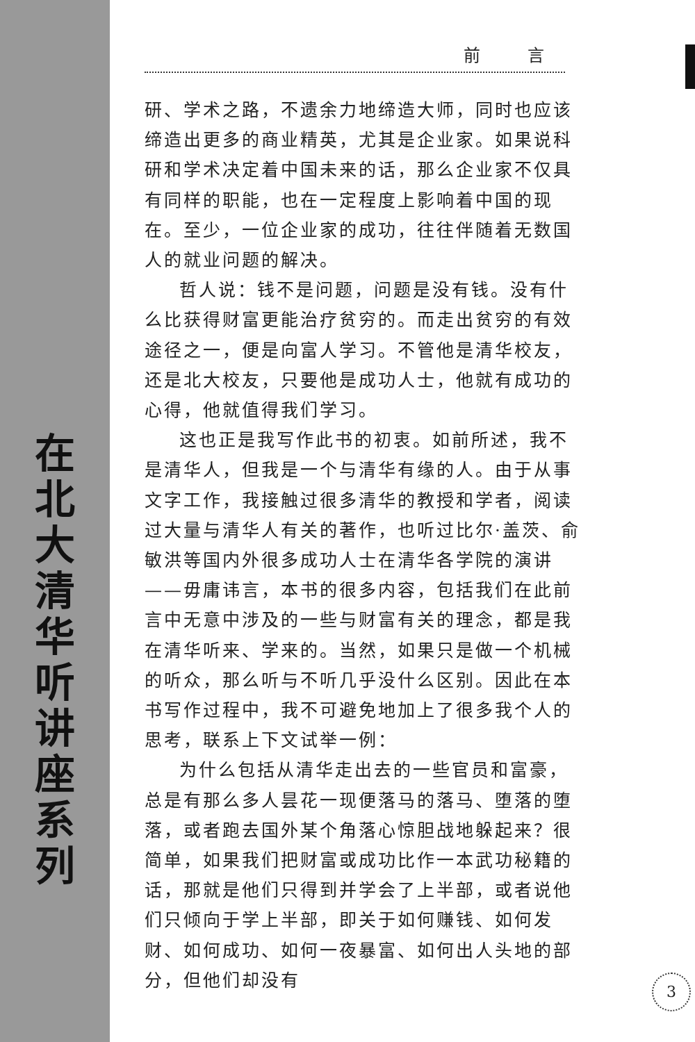在
北
大
清
华
听
讲
座
系
列
前 言
研、学术之路，不遗余力地缔造大师，同时也应该缔造出更多的商业精英，尤其是企业家。如果说科研和学术决定着中国未来的话，那么企业家不仅具有同样的职能，也在一定程度上影响着中国的现在。至少，一位企业家的成功，往往伴随着无数国人的就业问题的解决。
哲人说：钱不是问题，问题是没有钱。没有什么比获得财富更能治疗贫穷的。而走出贫穷的有效途径之一，便是向富人学习。不管他是清华校友，还是北大校友，只要他是成功人士，他就有成功的心得，他就值得我们学习。
这也正是我写作此书的初衷。如前所述，我不是清华人，但我是一个与清华有缘的人。由于从事文字工作，我接触过很多清华的教授和学者，阅读过大量与清华人有关的著作，也听过比尔·盖茨、俞敏洪等国内外很多成功人士在清华各学院的演讲——毋庸讳言，本书的很多内容，包括我们在此前言中无意中涉及的一些与财富有关的理念，都是我在清华听来、学来的。当然，如果只是做一个机械的听众，那么听与不听几乎没什么区别。因此在本书写作过程中，我不可避免地加上了很多我个人的思考，联系上下文试举一例：
为什么包括从清华走出去的一些官员和富豪，总是有那么多人昙花一现便落马的落马、堕落的堕落，或者跑去国外某个角落心惊胆战地躲起来？很简单，如果我们把财富或成功比作一本武功秘籍的话，那就是他们只得到并学会了上半部，或者说他们只倾向于学上半部，即关于如何赚钱、如何发财、如何成功、如何一夜暴富、如何出人头地的部分，但他们却没有
3